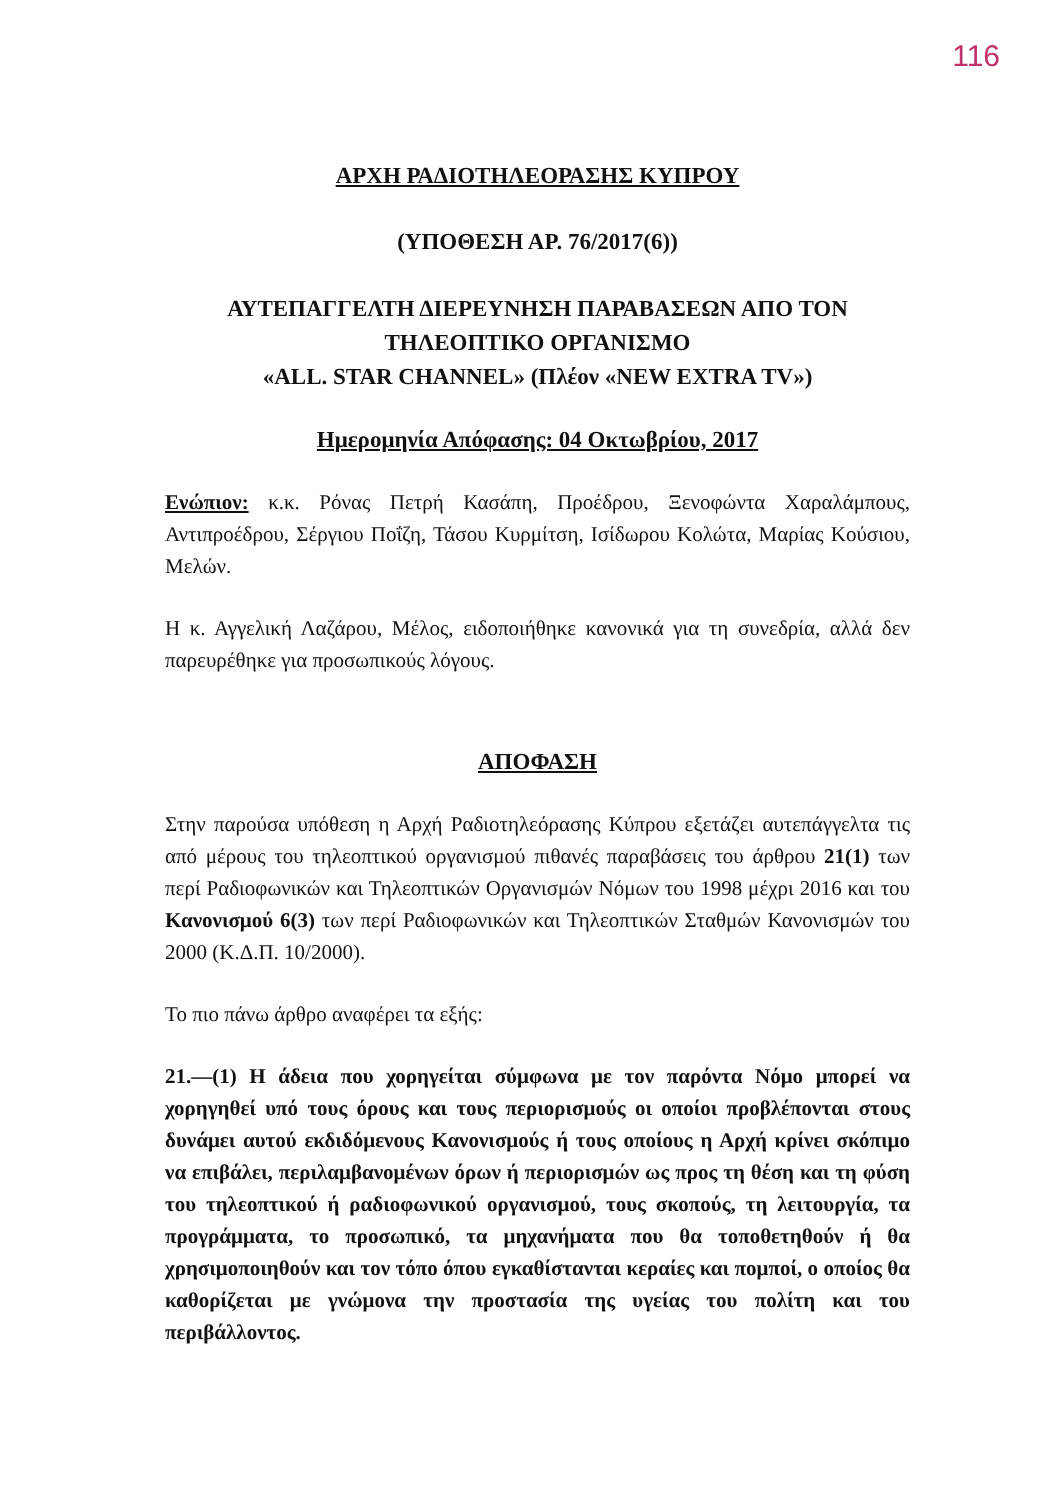116
ΑΡΧΗ ΡΑΔΙΟΤΗΛΕΟΡΑΣΗΣ ΚΥΠΡΟΥ
(ΥΠΟΘΕΣΗ ΑΡ. 76/2017(6))
ΑΥΤΕΠΑΓΓΕΛΤΗ ΔΙΕΡΕΥΝΗΣΗ ΠΑΡΑΒΑΣΕΩΝ ΑΠΟ ΤΟΝ
ΤΗΛΕΟΠΤΙΚΟ ΟΡΓΑΝΙΣΜΟ
«ALL. STAR CHANNEL» (Πλέον «NEW EXTRA TV»)
Ημερομηνία Απόφασης: 04 Οκτωβρίου, 2017
Ενώπιον: κ.κ. Ρόνας Πετρή Κασάπη, Προέδρου, Ξενοφώντα Χαραλάμπους, Αντιπροέδρου, Σέργιου Ποΐζη, Τάσου Κυρμίτση, Ισίδωρου Κολώτα, Μαρίας Κούσιου, Μελών.
Η κ. Αγγελική Λαζάρου, Μέλος, ειδοποιήθηκε κανονικά για τη συνεδρία, αλλά δεν παρευρέθηκε για προσωπικούς λόγους.
ΑΠΟΦΑΣΗ
Στην παρούσα υπόθεση η Αρχή Ραδιοτηλεόρασης Κύπρου εξετάζει αυτεπάγγελτα τις από μέρους του τηλεοπτικού οργανισμού πιθανές παραβάσεις του άρθρου 21(1) των περί Ραδιοφωνικών και Τηλεοπτικών Οργανισμών Νόμων του 1998 μέχρι 2016 και του Κανονισμού 6(3) των περί Ραδιοφωνικών και Τηλεοπτικών Σταθμών Κανονισμών του 2000 (Κ.Δ.Π. 10/2000).
Το πιο πάνω άρθρο αναφέρει τα εξής:
21.—(1) Η άδεια που χορηγείται σύμφωνα με τον παρόντα Νόμο μπορεί να χορηγηθεί υπό τους όρους και τους περιορισμούς οι οποίοι προβλέπονται στους δυνάμει αυτού εκδιδόμενους Κανονισμούς ή τους οποίους η Αρχή κρίνει σκόπιμο να επιβάλει, περιλαμβανομένων όρων ή περιορισμών ως προς τη θέση και τη φύση του τηλεοπτικού ή ραδιοφωνικού οργανισμού, τους σκοπούς, τη λειτουργία, τα προγράμματα, το προσωπικό, τα μηχανήματα που θα τοποθετηθούν ή θα χρησιμοποιηθούν και τον τόπο όπου εγκαθίστανται κεραίες και πομποί, ο οποίος θα καθορίζεται με γνώμονα την προστασία της υγείας του πολίτη και του περιβάλλοντος.